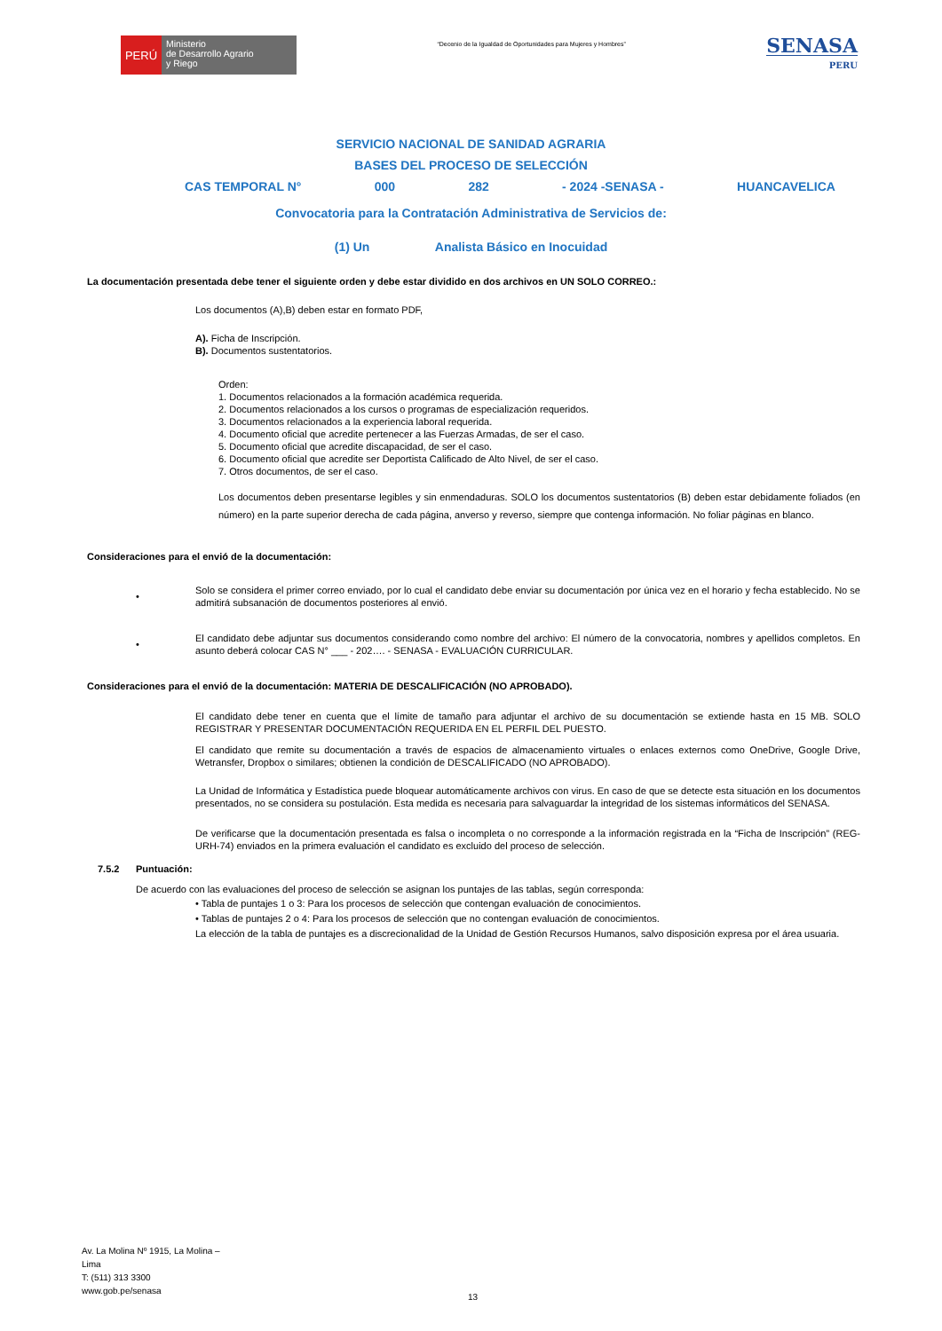PERÚ
Ministerio
de Desarrollo Agrario
y Riego
“Decenio de la Igualdad de Oportunidades para Mujeres y Hombres”
SENASA
PERU
SERVICIO NACIONAL DE SANIDAD AGRARIA
BASES DEL PROCESO DE SELECCIÓN
CAS TEMPORAL N° 000 282 - 2024 -SENASA - HUANCAVELICA
Convocatoria para la Contratación Administrativa de Servicios de:
(1) Un Analista Básico en Inocuidad
La documentación presentada debe tener el siguiente orden y debe estar dividido en dos archivos en UN SOLO CORREO.:
Los documentos (A),B) deben estar en formato PDF,
A). Ficha de Inscripción.
B). Documentos sustentatorios.
Orden:
1. Documentos relacionados a la formación académica requerida.
2. Documentos relacionados a los cursos o programas de especialización requeridos.
3. Documentos relacionados a la experiencia laboral requerida.
4. Documento oficial que acredite pertenecer a las Fuerzas Armadas, de ser el caso.
5. Documento oficial que acredite discapacidad, de ser el caso.
6. Documento oficial que acredite ser Deportista Calificado de Alto Nivel, de ser el caso.
7. Otros documentos, de ser el caso.
Los documentos deben presentarse legibles y sin enmendaduras. SOLO los documentos sustentatorios (B) deben estar debidamente foliados (en número) en la parte superior derecha de cada página, anverso y reverso, siempre que contenga información. No foliar páginas en blanco.
Consideraciones para el envió de la documentación:
•
Solo se considera el primer correo enviado, por lo cual el candidato debe enviar su documentación por única vez en el horario y fecha establecido. No se admitirá subsanación de documentos posteriores al envió.
•
El candidato debe adjuntar sus documentos considerando como nombre del archivo: El número de la convocatoria, nombres y apellidos completos. En asunto deberá colocar CAS N° ___ - 202…. - SENASA - EVALUACIÓN CURRICULAR.
Consideraciones para el envió de la documentación: MATERIA DE DESCALIFICACIÓN (NO APROBADO).
El candidato debe tener en cuenta que el límite de tamaño para adjuntar el archivo de su documentación se extiende hasta en 15 MB. SOLO REGISTRAR Y PRESENTAR DOCUMENTACIÓN REQUERIDA EN EL PERFIL DEL PUESTO.
El candidato que remite su documentación a través de espacios de almacenamiento virtuales o enlaces externos como OneDrive, Google Drive, Wetransfer, Dropbox o similares; obtienen la condición de DESCALIFICADO (NO APROBADO).
La Unidad de Informática y Estadística puede bloquear automáticamente archivos con virus. En caso de que se detecte esta situación en los documentos presentados, no se considera su postulación. Esta medida es necesaria para salvaguardar la integridad de los sistemas informáticos del SENASA.
De verificarse que la documentación presentada es falsa o incompleta o no corresponde a la información registrada en la “Ficha de Inscripción” (REG-URH-74) enviados en la primera evaluación el candidato es excluido del proceso de selección.
7.5.2 Puntuación:
De acuerdo con las evaluaciones del proceso de selección se asignan los puntajes de las tablas, según corresponda:
• Tabla de puntajes 1 o 3: Para los procesos de selección que contengan evaluación de conocimientos.
• Tablas de puntajes 2 o 4: Para los procesos de selección que no contengan evaluación de conocimientos.
La elección de la tabla de puntajes es a discrecionalidad de la Unidad de Gestión Recursos Humanos, salvo disposición expresa por el área usuaria.
Av. La Molina Nº 1915, La Molina –
Lima
T: (511) 313 3300
www.gob.pe/senasa
13